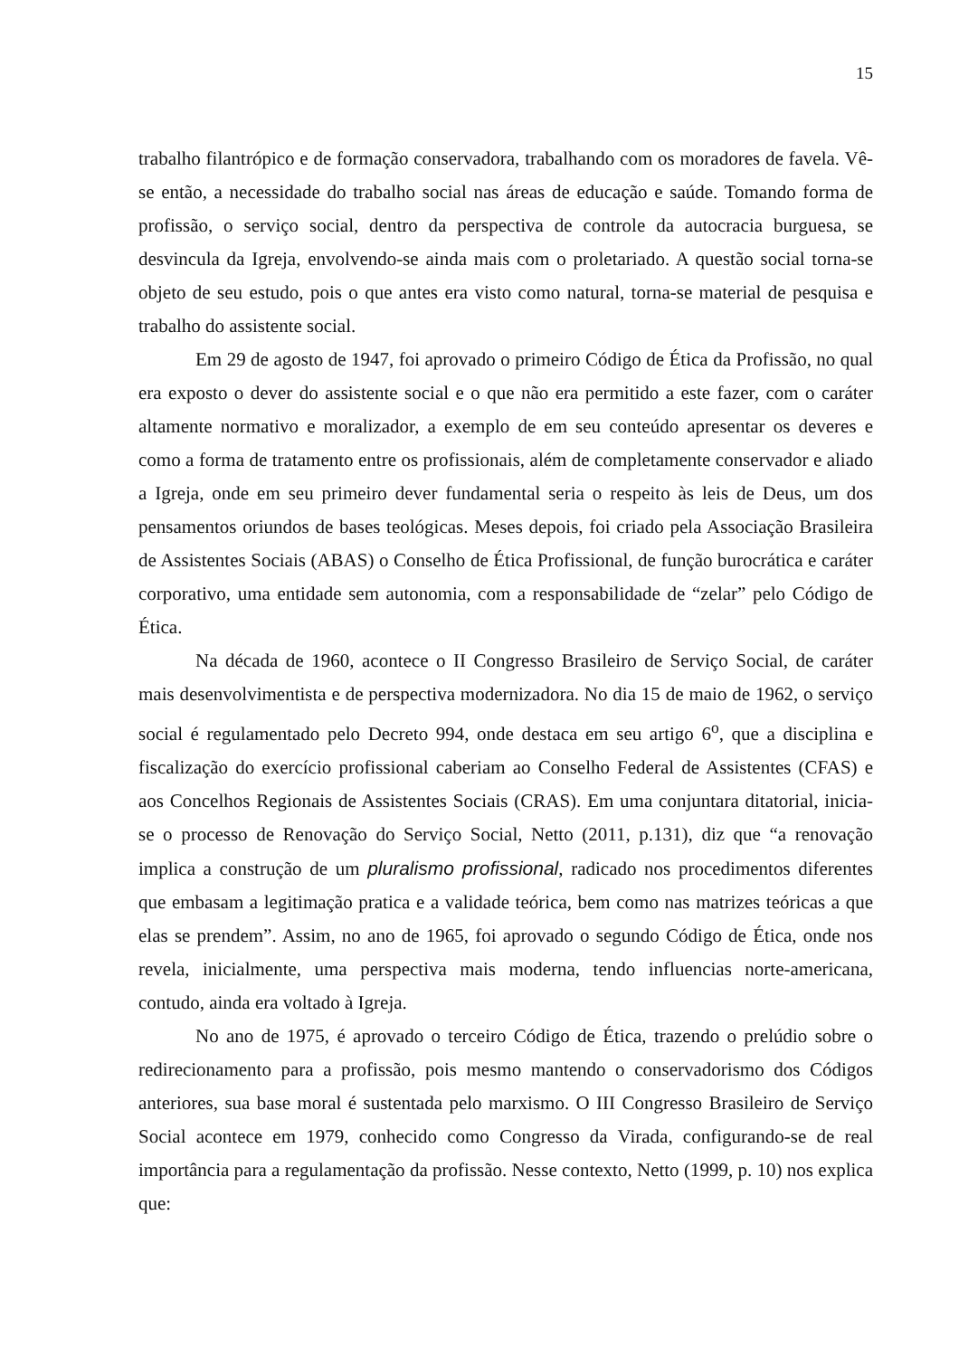15
trabalho filantrópico e de formação conservadora, trabalhando com os moradores de favela. Vê-se então, a necessidade do trabalho social nas áreas de educação e saúde. Tomando forma de profissão, o serviço social, dentro da perspectiva de controle da autocracia burguesa, se desvincula da Igreja, envolvendo-se ainda mais com o proletariado. A questão social torna-se objeto de seu estudo, pois o que antes era visto como natural, torna-se material de pesquisa e trabalho do assistente social.
Em 29 de agosto de 1947, foi aprovado o primeiro Código de Ética da Profissão, no qual era exposto o dever do assistente social e o que não era permitido a este fazer, com o caráter altamente normativo e moralizador, a exemplo de em seu conteúdo apresentar os deveres e como a forma de tratamento entre os profissionais, além de completamente conservador e aliado a Igreja, onde em seu primeiro dever fundamental seria o respeito às leis de Deus, um dos pensamentos oriundos de bases teológicas. Meses depois, foi criado pela Associação Brasileira de Assistentes Sociais (ABAS) o Conselho de Ética Profissional, de função burocrática e caráter corporativo, uma entidade sem autonomia, com a responsabilidade de “zelar” pelo Código de Ética.
Na década de 1960, acontece o II Congresso Brasileiro de Serviço Social, de caráter mais desenvolvimentista e de perspectiva modernizadora. No dia 15 de maio de 1962, o serviço social é regulamentado pelo Decreto 994, onde destaca em seu artigo 6<sup>o</sup>, que a disciplina e fiscalização do exercício profissional caberiam ao Conselho Federal de Assistentes (CFAS) e aos Concelhos Regionais de Assistentes Sociais (CRAS). Em uma conjuntara ditatorial, inicia-se o processo de Renovação do Serviço Social, Netto (2011, p.131), diz que “a renovação implica a construção de um pluralismo profissional, radicado nos procedimentos diferentes que embasam a legitimação pratica e a validade teórica, bem como nas matrizes teóricas a que elas se prendem”. Assim, no ano de 1965, foi aprovado o segundo Código de Ética, onde nos revela, inicialmente, uma perspectiva mais moderna, tendo influencias norte-americana, contudo, ainda era voltado à Igreja.
No ano de 1975, é aprovado o terceiro Código de Ética, trazendo o prelúdio sobre o redirecionamento para a profissão, pois mesmo mantendo o conservadorismo dos Códigos anteriores, sua base moral é sustentada pelo marxismo. O III Congresso Brasileiro de Serviço Social acontece em 1979, conhecido como Congresso da Virada, configurando-se de real importância para a regulamentação da profissão. Nesse contexto, Netto (1999, p. 10) nos explica que: